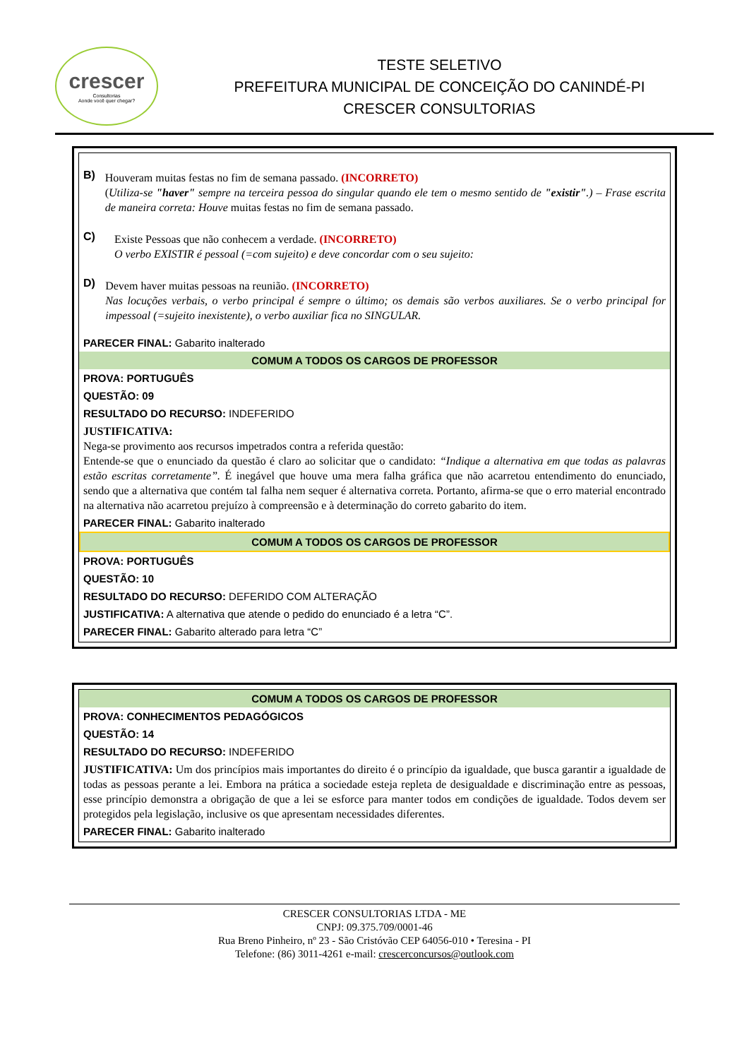crescer
Consultorias
Aonde você quer chegar?
TESTE SELETIVO
PREFEITURA MUNICIPAL DE CONCEIÇÃO DO CANINDÉ-PI
CRESCER CONSULTORIAS
B)
Houveram muitas festas no fim de semana passado. (INCORRETO)
(Utiliza-se "haver" sempre na terceira pessoa do singular quando ele tem o mesmo sentido de "existir".) – Frase escrita de maneira correta: Houve muitas festas no fim de semana passado.
C)
Existe Pessoas que não conhecem a verdade. (INCORRETO)
O verbo EXISTIR é pessoal (=com sujeito) e deve concordar com o seu sujeito:
D)
Devem haver muitas pessoas na reunião. (INCORRETO)
Nas locuções verbais, o verbo principal é sempre o último; os demais são verbos auxiliares. Se o verbo principal for impessoal (=sujeito inexistente), o verbo auxiliar fica no SINGULAR.
PARECER FINAL: Gabarito inalterado
COMUM A TODOS OS CARGOS DE PROFESSOR
PROVA: PORTUGUÊS
QUESTÃO: 09
RESULTADO DO RECURSO: INDEFERIDO
JUSTIFICATIVA:
Nega-se provimento aos recursos impetrados contra a referida questão:
Entende-se que o enunciado da questão é claro ao solicitar que o candidato: “Indique a alternativa em que todas as palavras estão escritas corretamente”. É inegável que houve uma mera falha gráfica que não acarretou entendimento do enunciado, sendo que a alternativa que contém tal falha nem sequer é alternativa correta. Portanto, afirma-se que o erro material encontrado na alternativa não acarretou prejuízo à compreensão e à determinação do correto gabarito do item.
PARECER FINAL: Gabarito inalterado
COMUM A TODOS OS CARGOS DE PROFESSOR
PROVA: PORTUGUÊS
QUESTÃO: 10
RESULTADO DO RECURSO: DEFERIDO COM ALTERAÇÃO
JUSTIFICATIVA: A alternativa que atende o pedido do enunciado é a letra “C”.
PARECER FINAL: Gabarito alterado para letra “C”
COMUM A TODOS OS CARGOS DE PROFESSOR
PROVA: CONHECIMENTOS PEDAGÓGICOS
QUESTÃO: 14
RESULTADO DO RECURSO: INDEFERIDO
JUSTIFICATIVA: Um dos princípios mais importantes do direito é o princípio da igualdade, que busca garantir a igualdade de todas as pessoas perante a lei. Embora na prática a sociedade esteja repleta de desigualdade e discriminação entre as pessoas, esse princípio demonstra a obrigação de que a lei se esforce para manter todos em condições de igualdade. Todos devem ser protegidos pela legislação, inclusive os que apresentam necessidades diferentes.
PARECER FINAL: Gabarito inalterado
CRESCER CONSULTORIAS LTDA - ME
CNPJ: 09.375.709/0001-46
Rua Breno Pinheiro, nº 23 - São Cristóvão CEP 64056-010 • Teresina - PI
Telefone: (86) 3011-4261 e-mail: crescerconcursos@outlook.com